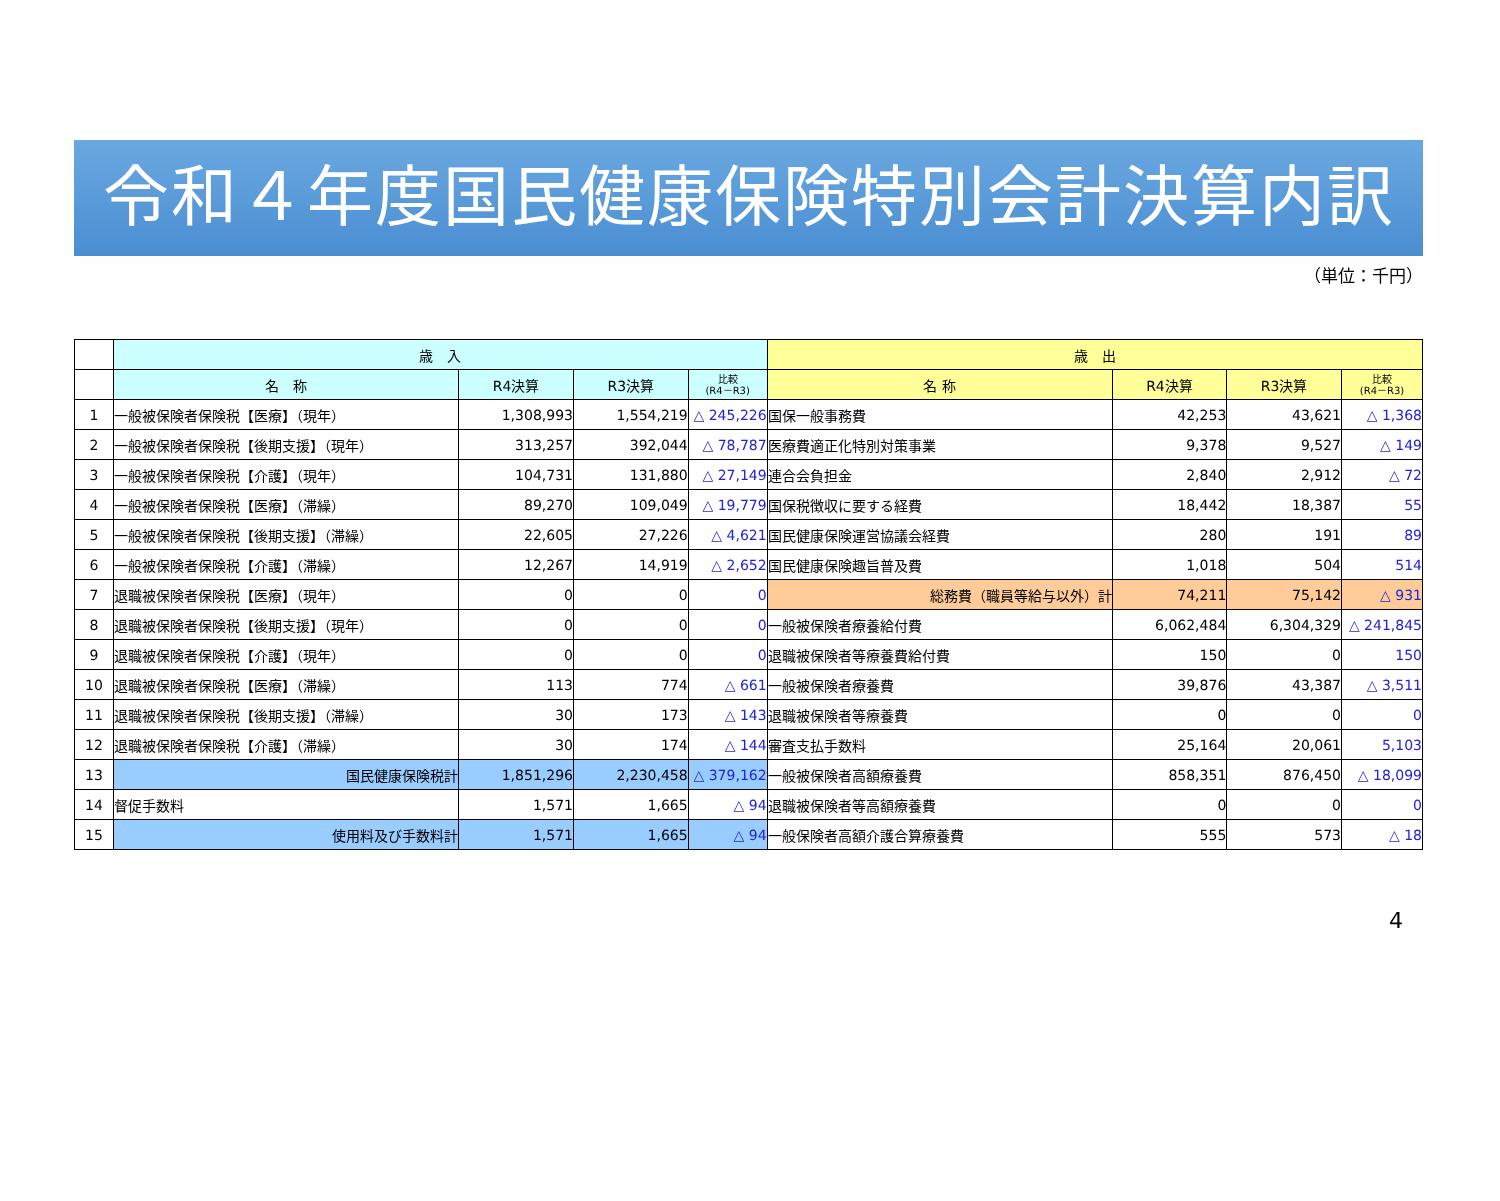令和４年度国民健康保険特別会計決算内訳
（単位：千円）
| | 歳 入 | | | | 歳 出 | | | |
| --- | --- | --- | --- | --- | --- | --- | --- | --- |
| | 名 称 | R4決算 | R3決算 | 比較 (R4－R3) | 名 称 | R4決算 | R3決算 | 比較 (R4－R3) |
| 1 | 一般被保険者保険税【医療】（現年） | 1,308,993 | 1,554,219 | △ 245,226 | 国保一般事務費 | 42,253 | 43,621 | △ 1,368 |
| 2 | 一般被保険者保険税【後期支援】（現年） | 313,257 | 392,044 | △ 78,787 | 医療費適正化特別対策事業 | 9,378 | 9,527 | △ 149 |
| 3 | 一般被保険者保険税【介護】（現年） | 104,731 | 131,880 | △ 27,149 | 連合会負担金 | 2,840 | 2,912 | △ 72 |
| 4 | 一般被保険者保険税【医療】（滞繰） | 89,270 | 109,049 | △ 19,779 | 国保税徴収に要する経費 | 18,442 | 18,387 | 55 |
| 5 | 一般被保険者保険税【後期支援】（滞繰） | 22,605 | 27,226 | △ 4,621 | 国民健康保険運営協議会経費 | 280 | 191 | 89 |
| 6 | 一般被保険者保険税【介護】（滞繰） | 12,267 | 14,919 | △ 2,652 | 国民健康保険趣旨普及費 | 1,018 | 504 | 514 |
| 7 | 退職被保険者保険税【医療】（現年） | 0 | 0 | 0 | 総務費（職員等給与以外）計 | 74,211 | 75,142 | △ 931 |
| 8 | 退職被保険者保険税【後期支援】（現年） | 0 | 0 | 0 | 一般被保険者療養給付費 | 6,062,484 | 6,304,329 | △ 241,845 |
| 9 | 退職被保険者保険税【介護】（現年） | 0 | 0 | 0 | 退職被保険者等療養費給付費 | 150 | 0 | 150 |
| 10 | 退職被保険者保険税【医療】（滞繰） | 113 | 774 | △ 661 | 一般被保険者療養費 | 39,876 | 43,387 | △ 3,511 |
| 11 | 退職被保険者保険税【後期支援】（滞繰） | 30 | 173 | △ 143 | 退職被保険者等療養費 | 0 | 0 | 0 |
| 12 | 退職被保険者保険税【介護】（滞繰） | 30 | 174 | △ 144 | 審査支払手数料 | 25,164 | 20,061 | 5,103 |
| 13 | 国民健康保険税計 | 1,851,296 | 2,230,458 | △ 379,162 | 一般被保険者高額療養費 | 858,351 | 876,450 | △ 18,099 |
| 14 | 督促手数料 | 1,571 | 1,665 | △ 94 | 退職被保険者等高額療養費 | 0 | 0 | 0 |
| 15 | 使用料及び手数料計 | 1,571 | 1,665 | △ 94 | 一般保険者高額介護合算療養費 | 555 | 573 | △ 18 |
4